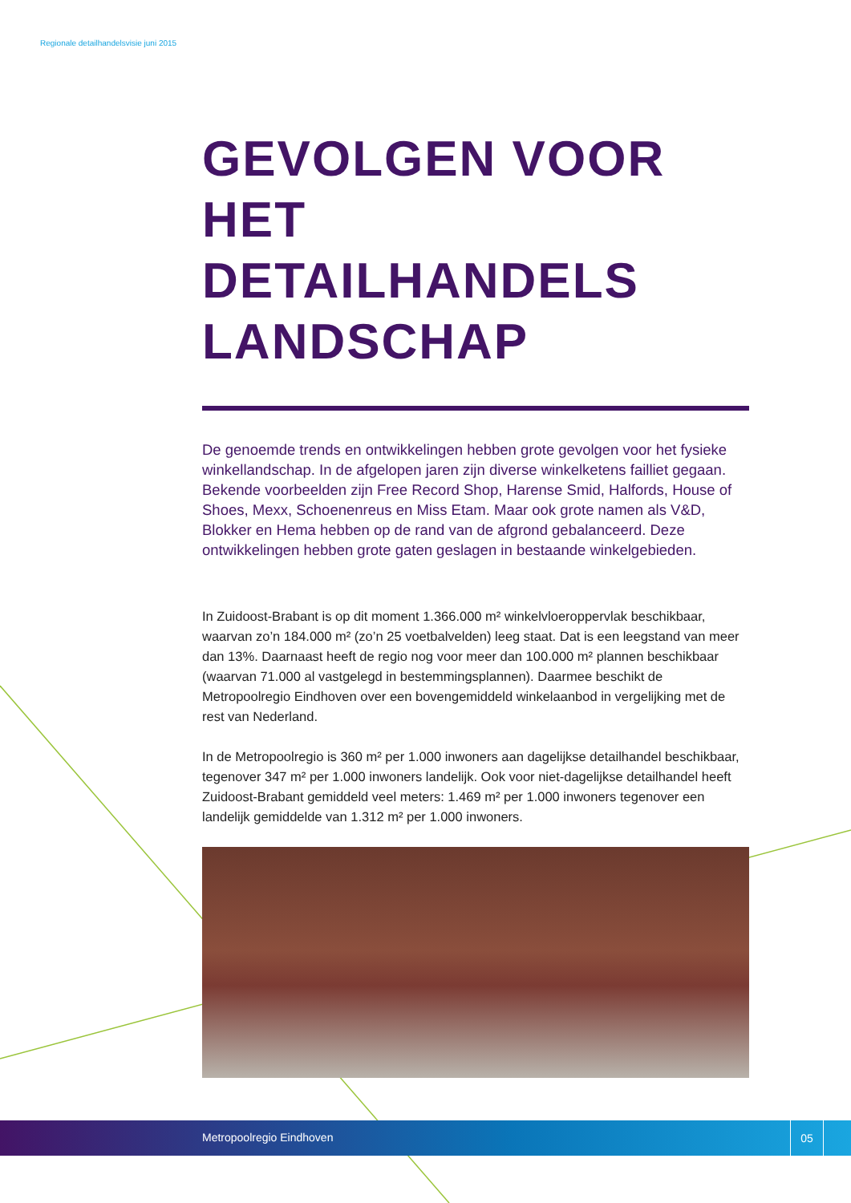Regionale detailhandelsvisie juni 2015
GEVOLGEN VOOR
HET DETAILHANDELS
LANDSCHAP
De genoemde trends en ontwikkelingen hebben grote gevolgen voor het fysieke winkellandschap. In de afgelopen jaren zijn diverse winkelketens failliet gegaan. Bekende voorbeelden zijn Free Record Shop, Harense Smid, Halfords, House of Shoes, Mexx, Schoenenreus en Miss Etam. Maar ook grote namen als V&D, Blokker en Hema hebben op de rand van de afgrond gebalanceerd. Deze ontwikkelingen hebben grote gaten geslagen in bestaande winkelgebieden.
In Zuidoost-Brabant is op dit moment 1.366.000 m² winkelvloeroppervlak beschikbaar, waarvan zo’n 184.000 m² (zo’n 25 voetbalvelden) leeg staat. Dat is een leegstand van meer dan 13%. Daarnaast heeft de regio nog voor meer dan 100.000 m² plannen beschikbaar (waarvan 71.000 al vastgelegd in bestemmingsplannen). Daarmee beschikt de Metropoolregio Eindhoven over een bovengemiddeld winkelaanbod in vergelijking met de rest van Nederland.
In de Metropoolregio is 360 m² per 1.000 inwoners aan dagelijkse detailhandel beschikbaar, tegenover 347 m² per 1.000 inwoners landelijk. Ook voor niet-dagelijkse detailhandel heeft Zuidoost-Brabant gemiddeld veel meters: 1.469 m² per 1.000 inwoners tegenover een landelijk gemiddelde van 1.312 m² per 1.000 inwoners.
Metropoolregio Eindhoven
05